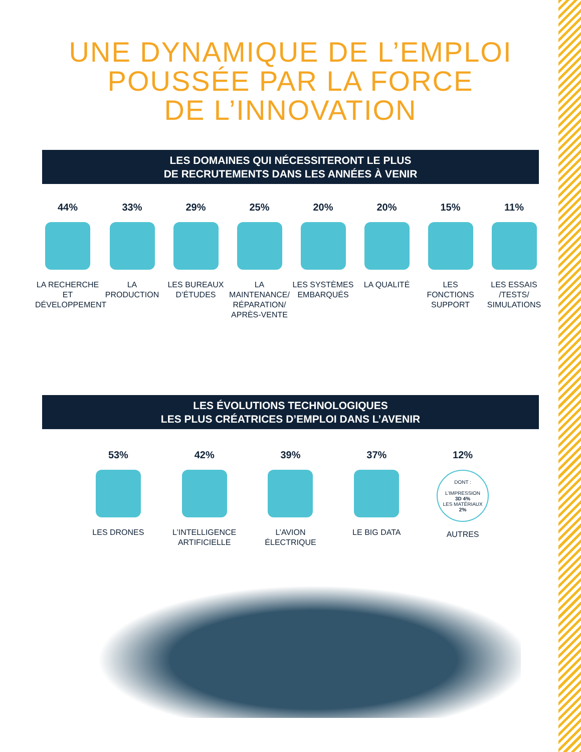UNE DYNAMIQUE DE L’EMPLOI
POUSSÉE PAR LA FORCE
DE L’INNOVATION
LES DOMAINES QUI NÉCESSITERONT LE PLUS
DE RECRUTEMENTS DANS LES ANNÉES À VENIR
44%
LA RECHERCHE ET DÉVELOPPEMENT
33%
LA PRODUCTION
29%
LES BUREAUX D’ÉTUDES
25%
LA MAINTENANCE/ RÉPARATION/ APRÈS-VENTE
20%
LES SYSTÈMES EMBARQUÉS
20%
LA QUALITÉ
15%
LES FONCTIONS SUPPORT
11%
LES ESSAIS /TESTS/ SIMULATIONS
LES ÉVOLUTIONS TECHNOLOGIQUES
LES PLUS CRÉATRICES D’EMPLOI DANS L’AVENIR
53%
LES DRONES
42%
L’INTELLIGENCE ARTIFICIELLE
39%
L’AVION ÉLECTRIQUE
37%
LE BIG DATA
12%
DONT :
L’IMPRESSION
3D 4%
LES MATÉRIAUX
2%
AUTRES